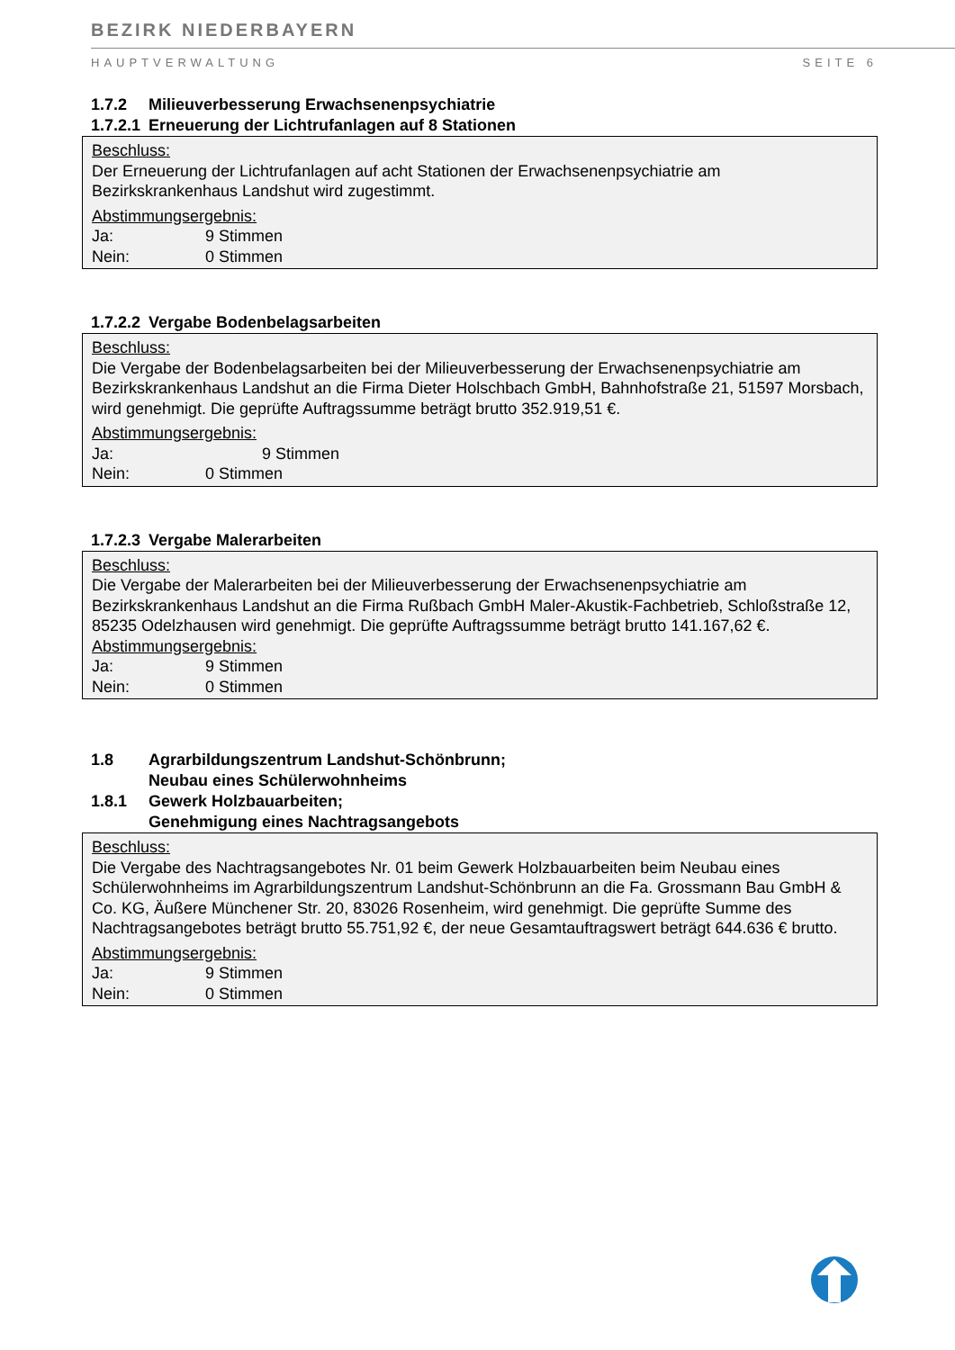BEZIRK NIEDERBAYERN
HAUPTVERWALTUNG SEITE 6
1.7.2 Milieuverbesserung Erwachsenenpsychiatrie
1.7.2.1 Erneuerung der Lichtrufanlagen auf 8 Stationen
Beschluss:
Der Erneuerung der Lichtrufanlagen auf acht Stationen der Erwachsenenpsychiatrie am Bezirkskrankenhaus Landshut wird zugestimmt.
Abstimmungsergebnis:
Ja: 9 Stimmen
Nein: 0 Stimmen
1.7.2.2 Vergabe Bodenbelagsarbeiten
Beschluss:
Die Vergabe der Bodenbelagsarbeiten bei der Milieuverbesserung der Erwachsenenpsychiatrie am Bezirkskrankenhaus Landshut an die Firma Dieter Holschbach GmbH, Bahnhofstraße 21, 51597 Morsbach, wird genehmigt. Die geprüfte Auftragssumme beträgt brutto 352.919,51 €.
Abstimmungsergebnis:
Ja: 9 Stimmen
Nein: 0 Stimmen
1.7.2.3 Vergabe Malerarbeiten
Beschluss:
Die Vergabe der Malerarbeiten bei der Milieuverbesserung der Erwachsenenpsychiatrie am Bezirkskrankenhaus Landshut an die Firma Rußbach GmbH Maler-Akustik-Fachbetrieb, Schloßstraße 12, 85235 Odelzhausen wird genehmigt. Die geprüfte Auftragssumme beträgt brutto 141.167,62 €.
Abstimmungsergebnis:
Ja: 9 Stimmen
Nein: 0 Stimmen
1.8 Agrarbildungszentrum Landshut-Schönbrunn;
Neubau eines Schülerwohnheims
1.8.1 Gewerk Holzbauarbeiten;
Genehmigung eines Nachtragsangebots
Beschluss:
Die Vergabe des Nachtragsangebotes Nr. 01 beim Gewerk Holzbauarbeiten beim Neubau eines Schülerwohnheims im Agrarbildungszentrum Landshut-Schönbrunn an die Fa. Grossmann Bau GmbH & Co. KG, Äußere Münchener Str. 20, 83026 Rosenheim, wird genehmigt. Die geprüfte Summe des Nachtragsangebotes beträgt brutto 55.751,92 €, der neue Gesamtauftragswert beträgt 644.636 € brutto.
Abstimmungsergebnis:
Ja: 9 Stimmen
Nein: 0 Stimmen